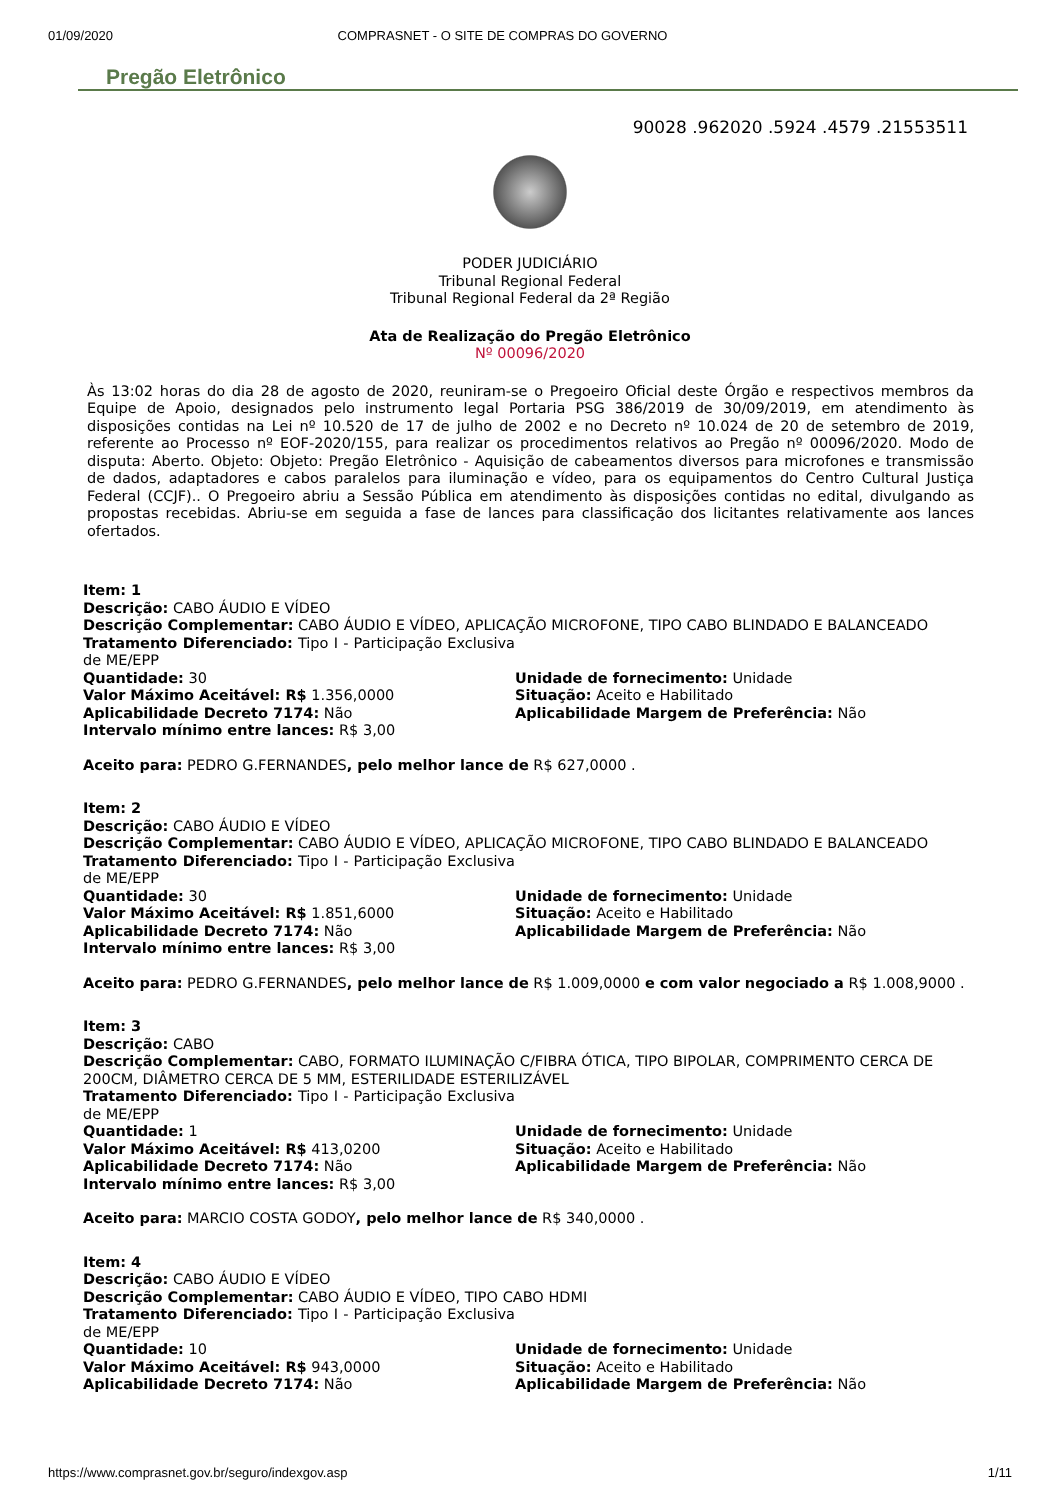01/09/2020 COMPRASNET - O SITE DE COMPRAS DO GOVERNO
Pregão Eletrônico
90028 .962020 .5924 .4579 .21553511
PODER JUDICIÁRIO
Tribunal Regional Federal
Tribunal Regional Federal da 2ª Região
Ata de Realização do Pregão Eletrônico
Nº 00096/2020
Às 13:02 horas do dia 28 de agosto de 2020, reuniram-se o Pregoeiro Oficial deste Órgão e respectivos membros da Equipe de Apoio, designados pelo instrumento legal Portaria PSG 386/2019 de 30/09/2019, em atendimento às disposições contidas na Lei nº 10.520 de 17 de julho de 2002 e no Decreto nº 10.024 de 20 de setembro de 2019, referente ao Processo nº EOF-2020/155, para realizar os procedimentos relativos ao Pregão nº 00096/2020. Modo de disputa: Aberto. Objeto: Objeto: Pregão Eletrônico - Aquisição de cabeamentos diversos para microfones e transmissão de dados, adaptadores e cabos paralelos para iluminação e vídeo, para os equipamentos do Centro Cultural Justiça Federal (CCJF).. O Pregoeiro abriu a Sessão Pública em atendimento às disposições contidas no edital, divulgando as propostas recebidas. Abriu-se em seguida a fase de lances para classificação dos licitantes relativamente aos lances ofertados.
Item: 1
Descrição: CABO ÁUDIO E VÍDEO
Descrição Complementar: CABO ÁUDIO E VÍDEO, APLICAÇÃO MICROFONE, TIPO CABO BLINDADO E BALANCEADO
Tratamento Diferenciado: Tipo I - Participação Exclusiva de ME/EPP
Quantidade: 30
Valor Máximo Aceitável: R$ 1.356,0000
Aplicabilidade Decreto 7174: Não
Intervalo mínimo entre lances: R$ 3,00
Unidade de fornecimento: Unidade
Situação: Aceito e Habilitado
Aplicabilidade Margem de Preferência: Não
Aceito para: PEDRO G.FERNANDES, pelo melhor lance de R$ 627,0000 .
Item: 2
Descrição: CABO ÁUDIO E VÍDEO
Descrição Complementar: CABO ÁUDIO E VÍDEO, APLICAÇÃO MICROFONE, TIPO CABO BLINDADO E BALANCEADO
Tratamento Diferenciado: Tipo I - Participação Exclusiva de ME/EPP
Quantidade: 30
Valor Máximo Aceitável: R$ 1.851,6000
Aplicabilidade Decreto 7174: Não
Intervalo mínimo entre lances: R$ 3,00
Unidade de fornecimento: Unidade
Situação: Aceito e Habilitado
Aplicabilidade Margem de Preferência: Não
Aceito para: PEDRO G.FERNANDES, pelo melhor lance de R$ 1.009,0000 e com valor negociado a R$ 1.008,9000 .
Item: 3
Descrição: CABO
Descrição Complementar: CABO, FORMATO ILUMINAÇÃO C/FIBRA ÓTICA, TIPO BIPOLAR, COMPRIMENTO CERCA DE 200CM, DIÂMETRO CERCA DE 5 MM, ESTERILIDADE ESTERILIZÁVEL
Tratamento Diferenciado: Tipo I - Participação Exclusiva de ME/EPP
Quantidade: 1
Valor Máximo Aceitável: R$ 413,0200
Aplicabilidade Decreto 7174: Não
Intervalo mínimo entre lances: R$ 3,00
Unidade de fornecimento: Unidade
Situação: Aceito e Habilitado
Aplicabilidade Margem de Preferência: Não
Aceito para: MARCIO COSTA GODOY, pelo melhor lance de R$ 340,0000 .
Item: 4
Descrição: CABO ÁUDIO E VÍDEO
Descrição Complementar: CABO ÁUDIO E VÍDEO, TIPO CABO HDMI
Tratamento Diferenciado: Tipo I - Participação Exclusiva de ME/EPP
Quantidade: 10
Valor Máximo Aceitável: R$ 943,0000
Aplicabilidade Decreto 7174: Não
Unidade de fornecimento: Unidade
Situação: Aceito e Habilitado
Aplicabilidade Margem de Preferência: Não
https://www.comprasnet.gov.br/seguro/indexgov.asp 1/11